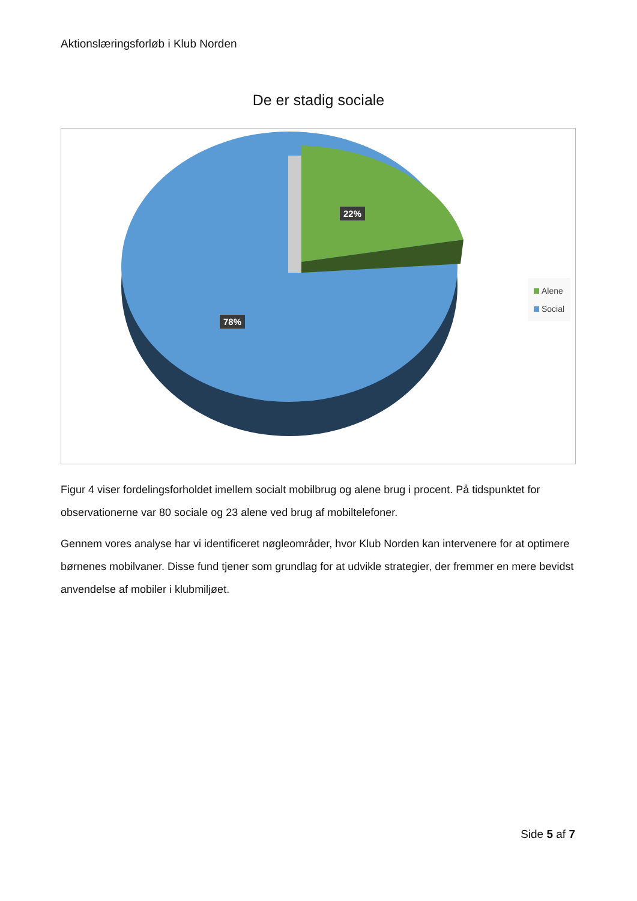Aktionslæringsforløb i Klub Norden
De er stadig sociale
22%
78%
Alene
Social
Figur 4 viser fordelingsforholdet imellem socialt mobilbrug og alene brug i procent. På tidspunktet for observationerne var 80 sociale og 23 alene ved brug af mobiltelefoner.
Gennem vores analyse har vi identificeret nøgleområder, hvor Klub Norden kan intervenere for at optimere børnenes mobilvaner. Disse fund tjener som grundlag for at udvikle strategier, der fremmer en mere bevidst anvendelse af mobiler i klubmiljøet.
Side 5 af 7